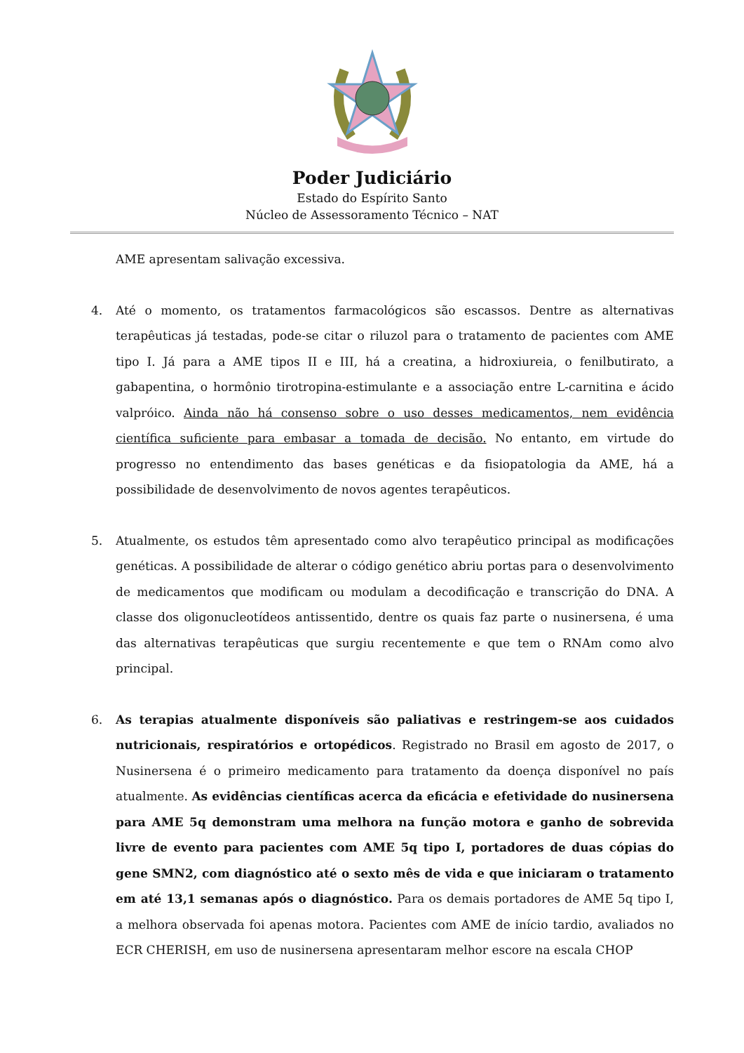Poder Judiciário
Estado do Espírito Santo
Núcleo de Assessoramento Técnico – NAT
AME apresentam salivação excessiva.
4. Até o momento, os tratamentos farmacológicos são escassos. Dentre as alternativas terapêuticas já testadas, pode-se citar o riluzol para o tratamento de pacientes com AME tipo I. Já para a AME tipos II e III, há a creatina, a hidroxiureia, o fenilbutirato, a gabapentina, o hormônio tirotropina-estimulante e a associação entre L-carnitina e ácido valpróico. Ainda não há consenso sobre o uso desses medicamentos, nem evidência científica suficiente para embasar a tomada de decisão. No entanto, em virtude do progresso no entendimento das bases genéticas e da fisiopatologia da AME, há a possibilidade de desenvolvimento de novos agentes terapêuticos.
5. Atualmente, os estudos têm apresentado como alvo terapêutico principal as modificações genéticas. A possibilidade de alterar o código genético abriu portas para o desenvolvimento de medicamentos que modificam ou modulam a decodificação e transcrição do DNA. A classe dos oligonucleotídeos antissentido, dentre os quais faz parte o nusinersena, é uma das alternativas terapêuticas que surgiu recentemente e que tem o RNAm como alvo principal.
6. As terapias atualmente disponíveis são paliativas e restringem-se aos cuidados nutricionais, respiratórios e ortopédicos. Registrado no Brasil em agosto de 2017, o Nusinersena é o primeiro medicamento para tratamento da doença disponível no país atualmente. As evidências científicas acerca da eficácia e efetividade do nusinersena para AME 5q demonstram uma melhora na função motora e ganho de sobrevida livre de evento para pacientes com AME 5q tipo I, portadores de duas cópias do gene SMN2, com diagnóstico até o sexto mês de vida e que iniciaram o tratamento em até 13,1 semanas após o diagnóstico. Para os demais portadores de AME 5q tipo I, a melhora observada foi apenas motora. Pacientes com AME de início tardio, avaliados no ECR CHERISH, em uso de nusinersena apresentaram melhor escore na escala CHOP